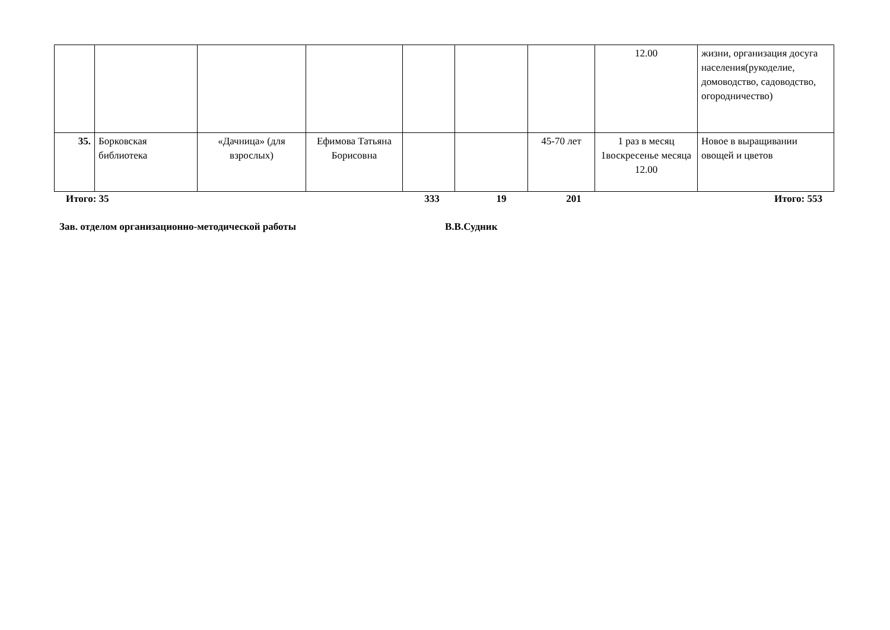| | | | | | | | 12.00 | жизни, организация досуга населения(рукоделие, домоводство, садоводство, огородничество) |
| 35. | Борковская библиотека | «Дачница» (для взрослых) | Ефимова Татьяна Борисовна | | | 45-70 лет | 1 раз в месяц 1воскресенье месяца 12.00 | Новое в выращивании овощей и цветов |
| Итого: 35 | 333 | 19 | 201 | Итого: 553 |
Зав. отделом организационно-методической работы В.В.Судник